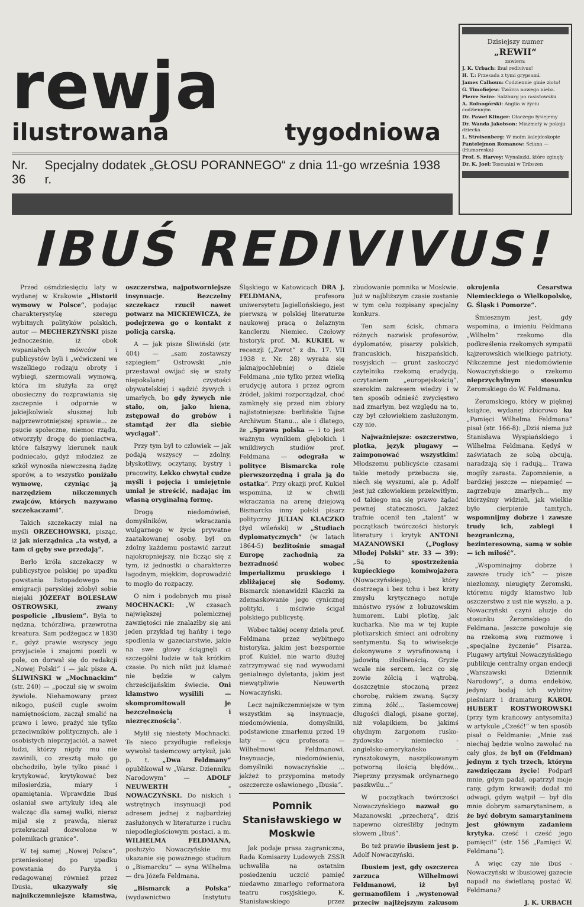rewja
ilustrowana tygodniowa
Nr. 36 Specjalny dodatek „GŁOSU PORANNEGO“ z dnia 11-go września 1938 r.
Dzisiejszy numer
„REWII“
zawiera:
J. K. Urbach: Ibuś redivivus!
H. T.: Przesada z tymi grypsami.
James Calhoun: Codziennie ginie złoto!
G. Timofiejew: Twórca nowego nieba.
Pierre Seize: Salzburg po rasistowsku
A. Rolnogórski: Anglia w życiu codziennym
Dr. Paweł Klinger: Dlaczego łysiejemy
Dr. Wanda Jakobson: Miazmaty w pokoju dziecka
L. Streisenberg: W moim kalejdoskopie
Pantelejmon Romanow: Ściana — (Humoreska)
Prof. S. Harvey: Wynalazki, które zginęły
Dr. K. Joel: Toscanini w Tribszen
IBUŚ REDIVIVUS!
Przed ośmdziesięciu laty w wydanej w Krakowie „Historii wymowy w Polsce“, podając charakterystykę szeregu wybitnych polityków polskich, autor — MECHERZYŃSKI pisze jednocześnie, iż obok wspaniałych mówców i publicystów byli i „wćwiczeni we wszelkiego rodzaju obroty i wybiegi, szermowali wymową, która im służyła za oręż obosieczny do rozprawiania się zaczepnie i odpornie w jakiejkolwiek słusznej lub najprzewrotniejszej sprawie... ze psucie społeczne, niemoc rządu, otworzyły drogę do pieniactwa, które fałszywy kierunek nauk podniecało, gdyż młodzież ze szkół wynosiła niewczesną żądzę sporów, a to wszystko poniżało wymowę, czyniąc ją narzędziem nikczemnych zwajców, których nazywano szczekaczami“.
Takich szczekaczy miał na myśli ORZECHOWSKI, pisząc, iż jak nierządnica „ta wstyd, a tam ci gęby swe przedają“.
Berło króla szczekaczy w publicystyce polskiej po upadku powstania listopadowego na emigracji paryskiej zdobył sobie niejaki JÓZEFAT BOLESŁAW OSTROWSKI, zwany pospolicie „Ibusiem“. Była to nędzna, tchórzliwa, przewrotna kreatura. Sam podżegacz w 1830 r., gdyż prawie wszyscy jego przyjaciele i znajomi poszli w pole, on dorwał się do redakcji „Nowej Polski“ i — jak pisze A. ŚLIWIŃSKI w „Mochnackim“ (str. 240) — „poczuł się w swoim żywiole. Niehamowany przez nikogo, puścił cugle swoim namiętnościom, zaczął smalić na prawo i lewo, prażyć nie tylko przeciwników politycznych, ale i osobistych nieprzyjaciół, a nawet ludzi, którzy nigdy mu nie zawinili, co zresztą mało go obchodziło, byle tylko pisać i krytykować, krytykować bez miłosierdzia, miary i opamiętania. Wprawdzie Ibuś osłaniał swe artykuły ideą ale walcząc dla samej walki, nieraz mijał się z prawdą, nieraz przekraczał dozwolone w polemikach granice“.
W tej samej „Nowej Polsce“, przeniesionej po upadku powstania do Paryża i redagowanej również przez Ibusia, ukazywały się najnikczemniejsze kłamstwa, oszczerstwa, najpotworniejsze insynuacje. Bezczelny szczekacz rzucił nawet potwarz na MICKIEWICZA, że podejrzewa go o kontakt z policją carską.
A — jak pisze Śliwiński (str. 404) — „sam zostawszy szpiegiem“ Ostrowski „nie przestawał owijać się w szaty niepokalanej czystości obywatelskiej i sądzić żywych i umarłych, bo gdy żywych nie stało, on, jako hiena, zstępował do grobów i stamtąd żer dla siebie wyciągał“.
Przy tym był to człowiek — jak podają wszyscy — zdolny, błyskotliwy, oczytany, bystry i pracowity. Lekko chwytał cudze myśli i pojęcia i umiejętnie umiał je streścić, nadając im własną oryginalną formę.
Drogą niedomówień, domyślników, wkraczania wulgarnego w życie prywatne zaatakowanej osoby, był on zdolny każdemu postawić zarzut najokropniejszy, nie licząc się z tym, iż jednostki o charakterze łagodnym, miękkim, doprowadzić to mogło do rozpaczy.
O nim i podobnych mu pisał MOCHNACKI: „W czasach największej polemicznej zawziętości nie znalazłby się ani jeden przykład tej hańby i tego spodlenia w gazeciarstwie, jakie na swe głowy ściągnęli ci szczególni ludzie w tak krótkim czasie. Po nich nikt już kłamać nie będzie w całym chrześcijańskim świecie. Oni kłamstwo wysilili — skompromitowali je bezczelnością i niezręcznością“.
Mylił się niestety Mochnacki. Te nieco przydługie refleksje wywołał tasiemcowy artykuł, jaki p. t. „Dwa Feldmany“ opublikował w „Warsz. Dzienniku Narodowym“ — ADOLF NEUWERTH - NOWACZYŃSKI. Do niskich i wstrętnych insynuacji pod adresem jednej z najbardziej zasłużonych w literaturze i ruchu niepodległościowym postaci, a m. WILHELMA FELDMANA, posłużyło Nowaczyńskie mu ukazanie się poważnego studium o „Bismarcku“ — syna Wilhelma — dra Józefa Feldmana.
„Bismarck a Polska“ (wydawnictwo Instytutu Śląskiego w Katowicach DRA J. FELDMANA, profesora uniwersytetu Jagiellońskiego, jest pierwszą w polskiej literaturze naukowej pracą o żelaznym kanclerzu Niemiec. Czołowy historyk prof. M. KUKIEL w recenzji („Zwrot“ z dn. 17. VII 1938 r. Nr. 28) wyraża się jaknajpochlebniej o dziele Feldmana „nie tylko przez wielką erudycję autora i przez ogrom źródeł, jakimi rozporządzał, choć zamknęły się przed nim zbiory najistotniejsze: berlińskie Tajne Archiwum Stanu... ale i dlatego, że „Sprawa polska — i to jest ważnym wynikiem głębokich i wnikliwych studiów prof. Feldmana — odegrała w polityce Bismarcka rolę pierwszorzędną i grała ją do ostatka“. Przy okazji prof. Kukiel wspomina, iż w chwili wkraczania na arenę dziejową Bismarcka inny polski pisarz polityczny JULIAN KLACZKO (żyd wileński) w „Studiach dyplomatycznych“ (w latach 1864-5) bezlitośnie smagał Europę zachodnią za bezradność wobec imperializmu pruskiego i zbliżającej się Sodomy. Bismarck nienawidził Klaczki za zdemaskowanie jego cynicznej polityki, i mściwie ścigał polskiego publicystę.
Wobec takiej oceny dzieła prof. Feldmana przez wybitnego historyka, jakim jest bezspornie prof. Kukiel, nie warto dłużej zatrzymywać się nad wywodami genialnego dyletanta, jakim jest niewątpliwie Neuwerth Nowaczyński.
Lecz najnikczemniejsze w tym wszystkim są insynuacje, niedomówienia, domyślniki, podstawione zmarłemu przed 19 laty — ojcu profesora — Wilhelmowi Feldmanowi. Insynuacje, niedomówienia, domyślniki nowaczyńskie ... jakżeż to przypomina metody oszczercze osławionego „Ibusia“.
Pomnik Stanisławskiego w Moskwie
Jak podaje prasa zagraniczna, Rada Komisarzy Ludowych ZSSR uchwaliła na ostatnim posiedzeniu uczcić pamięć niedawno zmarłego reformatora teatru rosyjskiego, K. Stanisławskiego przez zbudowanie pomnika w Moskwie. Już w najbliższym czasie zostanie w tym celu rozpisany specjalny konkurs.
Ten sam ścisk, chmara różnych nazwisk profesorów, dyplomatów, pisarzy polskich, francuskich, hiszpańskich, rosyjskich — grunt zaskoczyć czytelnika rzekomą erudycją, oczytaniem „europejskością“, szerokim zakresem wiedzy i w ten sposób odnieść zwycięstwo nad zmarłym, bez względu na to, czy był człowiekiem zasłużonym, czy nie.
Najważniejsze: oszczerstwo, plotka, język plugawy — zaimponować wszystkim! Młodszemu publicyście czasami takie metody przebacza się, niech się wyszumi, ale p. Adolf jest już człowiekiem przekwitłym, od takiego ma się prawo żądać pewnej stateczności. Jakżeż trafnie ocenił ten „talent“ w początkach twórczości historyk literatury i krytyk ANTONI MAZANOWSKI („Pogłosy Młodej Polski“ str. 33 — 39): „Są to spostrzeżenia kupieckiego komiwojażera (Nowaczyńskiego), który dostrzega i bez tchu i bez krzty zmysłu krytycznego notuje mnóstwo rysów z łobuzowskim humorem. Lubi plotkę, jak kucharka. Nie ma w tej kupie plotkarskich śmieci ani odrobiny sentymentu. Są to wiwisekcje dokonywane z wyrafinowaną i jadowitą złośliwością. Gryzie wcale nie sercem, lecz co się zowie żółcią i wątrobą, doszczętnie stoczoną przez chorobę, rakiem zwaną. Sączy zimną żółć... Tasiemcowej długości dialogi, pisane gorzej, niż volapikiem, bo jakimś ohydnym żargonem rusko-żydowsko - niemiecko - angielsko-amerykańsko - rynsztokowym, naszpikowanym potworną ilością błędów... Pieprzny przysmak ordynarnego paszkwilu...“
W początkach twórczości Nowaczyńskiego nazwał go Mazanowski „przecherą“, dziś napewno określiłby jednym słowem „Ibuś“.
Bo też prawie ibusiem jest p. Adolf Nowaczyński.
Ibusiem jest, gdy oszczerca zarzuca Wilhelmowi Feldmanowi, iż był germanofilem i „wystenował przeciw najlżejszym zakusom okrojenia Cesarstwa Niemieckiego o Wielkopolskę, G. Śląsk i Pomorze“.
Śmiesznym jest, gdy wspomina, o imieniu Feldmana „Wilhelm“ rzekomo dla podkreślenia rzekomych sympatii kajzerowskich wielkiego patrioty. Nikczemne jest niedomówienie Nowaczyńskiego o rzekomo nieprzychylnym stosunku Żeromskiego do W. Feldmana.
Żeromskiego, który w pięknej książce, wydanej zbiorowo ku „Pamięci Wilhelma Feldmana“ pisał (str. 166-8): „Dziś niema już Stanisława Wyspiańskiego i Wilhelma Feldmana. Kędyś w zaświatach ze sobą obcują, naradzają się i radują... Trawa mogiły zarasta. Zapomnienie, a bardziej jeszcze — niepamięć — zagrzebuje zmarłych... my którzyśmy widzieli, jak wielkie było cierpienie tamtych, wspomnijmy dobrze i zawsze trudy ich, zabiegi i bezgraniczną, bezinteresowną, samą w sobie — ich miłość“.
„Wspominajmy dobrze i zawsze trudy ich“ — pisze niezłomny, nieugięty Żeromski, któremu nigdy kłamstwo lub oszczerstwo z ust nie wyszło, a p. Nowaczyński czyni aluzje do stosunku Żeromskiego do Feldmana. Jeszcze powołuje się na rzekomą swą rozmowę i „specjalne życzenie“ Pisarza. Plugawy artykuł Nowaczyńskiego publikuje centralny organ endecji „Warszawski Dziennik Narodowy“, a duma endeków, jedyny bodaj ich wybitny pieśniarz i dramaturg KAROL HUBERT ROSTWOROWSKI (przy tym krańcowy antysemita) w artykule „Cześć!“ w ten sposób pisał o Feldmanie: „Mnie zaś niechaj będzie wolno zawołać na cały głos, że był on (Feldman) jednym z tych trzech, którym zawdzięczam życie! Podparł mnie, gdym padał, opatrzył moje rany, gdym krwawił; dodał mi odwagi, gdym wątpił — był dla mnie dobrym samarytaninem, a że być dobrym samarytaninem jest głównym zadaniem krytyka. cześć i cześć jego pamięci!“ (str. 156 „Pamięci W. Feldmana“).
A więc czy nie ibuś - Nowaczyński w ibusiowej gazecie napadł na świetlaną postać W. Feldmana?
J. K. URBACH